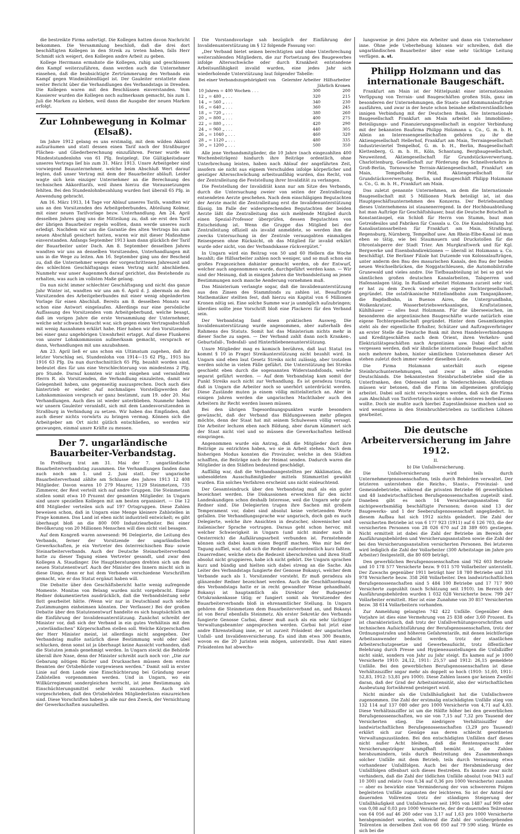die bestreikte Firma anfertigt. Die Kollegen hatten davon Nachricht bekommen. Die Versammlung beschloß, daß die drei dort beschäftigten Kollegen in den Streik zu treten haben, falls Herr Schmidt sich weigert, den Kollegen andre Arbeit zu geben.
Kollege Herrmann ermahnte die Kollegen, ruhig und geschlossen den Kampf weiterzuführen, dann werden auch die Unternehmer einsehen, daß die beabsichtigte Zertrümmerung des Verbands ein Kampf gegen Windmühlenflügel ist. Der Gauleiter erstattete dann weiter Bericht über die Verhandlungen des Verbandstags in Dresden. Die Kollegen waren mit den Beschlüssen einverstanden. Vom Kassierer wurden die Kollegen noch aufmerksam gemacht, bis zum 1. Juli die Marken zu kleben, weil dann die Ausgabe der neuen Marken erfolgt.
Zur Lohnbewegung in Kolmar (Elsaß).
Im Jahre 1912 gelang es uns erstmalig, mit dem wilden Akkord aufzuräumen und statt dessen einen Tarif nach der Straßburger Flächen- und Gliederberechnung einzuführen. Ferner wurde ein Mindeststundenlohn von 61 Pfg. festgelegt. Die Gültigkeitsdauer unseres Vertrags lief bis zum 31. März 1913. Unsre Arbeitgeber sind vorwiegend Bauunternehmer, welche beim Abschluß Wert darauf legten, daß unser Vertrag mit dem der Bauarbeiter abläuft. Leider wagte sich kein einziger Unternehmer an die Berechnung des technischen Akkordtarifs, weil ihnen hierzu die Voraussetzungen fehlten. Bei den Stundenlohnbezahlung wurden fast überall 65 Pfg. in Anwendung gebracht.
Am 16. März 1913, 14 Tage vor Ablauf unseres Tarifs, wandten wir uns an den Vorsitzenden des Arbeitgeberbundes, Abteilung Kolmar, mit einer neuen Tarifvorlage bezw. Unterhandlung. Am 24. April desselben Jahres ging uns die Mitteilung zu, daß sie erst den Tarif der übrigen Bauarbeiter regeln wollten, dann werde unseres auch erledigt. Nachdem wir uns die Garantie des alten Vertrags bis zum neuen Abschluß gesichert hatten, waren wir mit dieser Maßnahme einverstanden. Anfangs September 1913 kam dann glücklich der Tarif der Bauarbeiter unter Dach. Am 8. September desselben Jahres wandten wir uns an denselben Vorsitzenden, Unterhandlungen mit uns in die Wege zu leiten. Am 16. September ging uns der Bescheid zu, daß die Unternehmer wegen der vorgeschrittenen Jahreszeit und des schlechten Geschäftsgangs einen Vertrag nicht abschließen. Nunmehr war unser Augenmerk darauf gerichtet, das Bestehende zu erhalten, was auch im vollsten Maße gelang.
Da nun nicht immer schlechter Geschäftsgang und nicht das ganze Jahr Winter ist, wandten wir uns am 6. April d. J. abermals an den Vorsitzenden des Arbeitgeberbundes mit einer wenig abgeänderten Vorlage für einen Abschluß. Bereits am 8. desselben Monats war schon eine Antwort eingelaufen. Allerdings nur eine persönliche Auffassung des Vorsitzenden vom Arbeitgeberbund, welche besagt, daß im vorigen Jahre die erste Versammlung der Unternehmer, welche sehr schwach besucht war, sich gegen einen Vertragsabschluß mit wenig Ausnahmen erklärt habe. Hier haben wir den Vorsitzenden bei einer ganz ungehörigen Unwahrheit ertappt. Auf diese Flunkerei von unsrer Lohnkommission aufmerksam gemacht, versprach er dann, Verhandlungen mit uns anzubahnen.
Am 23. April ließ er uns schon ein Ultimatum zugehen, daß ihr letzter Vorschlag sei, Stundenlohn von 1914—15 62 Pfg., 1915 bis 1916 63 Pfg. Da nun durchschnittlich 65 Pfg. bezahlt worden sind, bedeutet dies für uns eine Verschlechterung von mindestens 2 Pfg. pro Stunde. Darauf konnten wir nicht eingehen und veranlaßten Herrn R. als Vorsitzenden, die Verhandlung einzuleiten, damit wir Gelegenheit haben, uns gegenseitig auszusprechen. Doch auch dies hintertrieb er wieder. Auf nochmaliges Vorstelligwerden der Lohnkommission versprach er ganz bestimmt, zum 19. oder 20. Mai Verhandlungen. Auch dies ist wieder unterblieben. Nunmehr haben wir unsern Gauleiter veranlaßt, sich mit dem Landesvorsitzenden in Straßburg in Verbindung zu setzen. Wir haben das Empfinden, daß auch dieser nichts vorwärts zu bringen vermag. Können sich die Arbeitgeber am Ort nicht gütlich entschließen, so werden wir gezwungen, einmal unsre Kräfte zu messen.
Der 7. ungarländische Bauarbeiter-Verbandstag.
In Preßburg trat am 31. Mai der 7. ungarländische Bauarbeiterverbandstag zusammen. Die Verhandlungen fanden dann auch noch am 1. und 2. Juni statt. Der ungarische Bauarbeiterverband zählte am Schlusse des Jahres 1913 12 408 Mitglieder. Davon waren 10 279 Maurer, 1129 Steinmetzen, 735 Zimmerer, der Rest verteilt sich auf andre Gruppen. Die Steinmetzen stellen somit etwa 10 Prozent der gesamten Mitglieder. In Ungarn sind unsre speziellen Kollegen mit am besten organisiert. — Die 12 408 Mitglieder verteilen sich auf 197 Ortsgruppen. Diese Zahlen beweisen schon, daß in Ungarn eine Menge kleinere Zahlstellen in Frage kommen. Das Land ist eben nicht industriell entwickelt; es gibt überhaupt bloß an die 800 000 Industriearbeiter. Bei einer Bevölkerung von 20 Millionen Menschen will dies nicht viel besagen.
Auf dem Kongreß waren anwesend: 96 Delegierte, die Leitung des Verbands, ferner der Vorsitzende der ungarländischen Gewerkschaften, je ein Vertreter des österreichischen Bau- sowie Steinarbeiterverbands. Auch der Deutsche Steinarbeiterverband hatte zu dieser Tagung einen Vertreter gesandt, und zwar den Kollegen A. Staudinger. Die Hauptberatungen drehten sich um den neuen Statutenentwurf. Auch der Minister des Innern mischt sich in diese Dinge, denn er hat dem Verbande verschiedene Vorschriften gemacht, wie er das Statut ergänzt haben will.
Die Debatte über den Geschäftsbericht hatte wenig aufregende Momente. Monitas von Belang wurden nicht vorgebracht. Einige Redner dokumentierten ausdrücklich, daß die Verbandsleitung sehr flott gearbeitet hätte. (Wenn wir nur in Deutschland auch solche Zustimmungen einheimsen könnten. Der Verfasser.) Bei der großen Debatte über den Statutenentwurf handelte es sich hauptsächlich um die Einführung der Invalidenunterstützung. Zunächst schreibt der Minister vor, daß sich der Verband in ein gutes Verhältnis mit den „vaterländischen“ Körperschaften stellen soll. Welche Körperschaften der Herr Minister meint, ist allerdings nicht angegeben. Der Verbandstag mußte natürlich diese Bestimmung wohl oder übel schlucken, denn sonst ist ja überhaupt keine Aussicht vorhanden, daß die Statuten jemals genehmigt werden. In Ungarn steckt die Behörde überall ihre Nase, denn der Minister schreibt auch noch vor: „Die zur Gebarung nötigen Bücher und Drucksachen müssen dem ersten Beamten der Ortsbehörde vorgewiesen werden.“ Damit soll in erster Linie auf dem Lande eine Einschüchterung bei Gründung neuer Zahlstellen vorgenommen werden. Und in Ungarn, wo ein Willkürregiment sondergleichen herrscht, ist jene Bestimmung als Einschüchterungsmittel sehr wohl anzusehen. Auch wird vorgeschrieben, daß den Ortsbehörden Mitgliederlisten einzureichen sind. Diese Vorschriften haben ja alle nur den Zweck, der Vernichtung der Gewerkschaften auszuhelfen.
Die Vorstandsvorlage sah bezüglich der Einführung der Invalidenunterstützung im § 12 folgende Fassung vor:
„Der Verband bietet seinen berechtigten und ohne Unterbrechung weiterzahlenden Mitgliedern, die zur Fortsetzung des Baugewerbes infolge Altersschwäche oder durch Krankheit entstandene Arbeitsunfähigkeit invalid wurden, eine jedes Jahr sich wiederholende Unterstützung laut folgender Tabelle:
| Bei einer Verbandszugehörigkeit von | Gelernter Arbeiter | Hilfsarbeiter |
| --- | --- | --- |
| | Jährlich Kronen | |
| 10 Jahren = 400 Wochen . . . | 300 | 200 |
| 12 „ = 480 „ . . . | 320 | 215 |
| 14 „ = 560 „ . . . | 340 | 230 |
| 16 „ = 640 „ . . . | 360 | 245 |
| 18 „ = 720 „ . . . | 380 | 260 |
| 20 „ = 800 „ . . . | 400 | 275 |
| 22 „ = 880 „ . . . | 420 | 290 |
| 24 „ = 960 „ . . . | 440 | 305 |
| 26 „ = 1040 „ . . . | 460 | 320 |
| 28 „ = 1120 „ . . . | 480 | 335 |
| 30 „ = 1200 „ . . . | 500 | 350 |
Alle jene Verbandsmitglieder, die 10 Jahre (nach eingezahlten 400 Wochenbeiträgen) hindurch ihre Beiträge ordentlich, ohne Unterbrechung leisten, haben nach Ablauf der angeführten Zeit, insofern sie nicht aus eignem Verschulden infolge körperlicher und geistiger Altersschwächung arbeitsunfähig wurden, das Recht, von der Zentralleitung die Feststellung ihrer Invalidität zu verlangen.
Die Feststellung der Invalidität kann nur am Sitze des Verbands, durch die Untersuchung zweier von seiten der Zentralleitung entsendeten Aerzte geschehen. Nach dem einschlägigen Begutachten der Aerzte macht die Zentralleitung erst die Invalidenunterstützung flüssig. Im Falle der widersprechenden Begutachten der beiden Aerzte läßt die Zentralleitung das sich meldende Mitglied durch einen Spezial-Professor überprüfen, dessen Begutachten von Entscheidung ist. Wenn die Gruppe das Mitglied bei der Zentralleitung offiziell als invalid anmeldete, so werden ihm die zwecks Untersuchung in der Zentrale verausgabten einmaligen Reisespesen ohne Rücksicht, ob das Mitglied für invalid erklärt wurde oder nicht, von der Verbandskasse rückvergütet.“
In Ungarn wird ein Beitrag von 50 und 60 Hellern die Woche bezahlt; die Hilfsarbeiter zahlen noch weniger, und so muß schon ein großes Fragezeichen dahinter gemacht werden, ob der Entwurf, welcher auch angenommen wurde, durchgeführt werden kann. — Wir sind der Meinung, daß in einigen Jahren die Verbandsleitung an jenen Bestimmungen noch manche Aenderung vornehmen muß.
Das Ministerium verlangte sogar, daß die Invalidenunterstützung aus den Zinsen des Stammfonds zu zahlen ist. Beauftragte Mathematiker stellten fest, daß hierzu ein Kapital von 6 Millionen Kronen nötig sei. Eine solche Summe war ja unmöglich aufzubringen; überdies sollte jene Vorschrift bloß eine Plackerei für den Verband sein.
Der Verbandstag fand einen praktischen Ausweg. Die Invalidenunterstützung wurde angenommen, aber außerhalb des Rahmens des Statuts. Somit hat das Ministerium nichts mehr in dieser Sache zu sagen. — Der Verband zahlt dann noch Kranken-, Geburtsfall-, Todesfall- und Hinterbliebenenunterstützung.
Unsre Mitglieder mag es komisch berühren, daß laut Statut (es kommt § 10 in Frage) Streikunterstützung nicht bezahlt wird. In Ungarn sind eben laut Gesetz Streiks nicht zulässig, aber trotzdem werden solche in vielen Fälle geführt. Die Unterstützung bei Streiks geschieht eben durch die sogenannten Widerstandsfonds, welche separat geführt werden. — Auf dem Verbandstag kam somit der Punkt Streiks auch nicht zur Verhandlung. Es ist geradezu traurig, daß in Ungarn die Arbeiter noch so unerhört unterdrückt werden. Diese Zustände muten ja einem völlig mittelalterlich an. Aber in einigen Jahren werden die ungarischen Machthaber auch den Arbeitern ihr Recht werden lassen müssen.
Bei den übrigen Tagesordnungspunkten wurde besonders gewünscht, daß der Verband das Bildungswesen mehr pflegen möchte, denn der Staat hat mit seinem Schulwesen völlig versagt. Die Arbeiter lechzen eben nach Bildung, aber darum kümmert sich der Staat nicht viel und so müssen die Gewerkschaften helfend einspringen.
Angenommen wurde ein Antrag, daß die Mitglieder dort ihre Beiträge zu entrichten haben, wo sie in Arbeit stehen. Nach dem bisherigen Modus konnten die Provinzler, welche in den Städten schafften, die Beiträge nach der Heimat senden. Dadurch waren die Mitglieder in den Städten bedeutend geschädigt.
Auffällig war, daß die Verbandsangestellten per Akklimation, die unbesoldeten Ausschußmitglieder mittels Stimmzettel gewählt wurden. Ein solches Verfahren erscheint uns nicht einleuchtend.
Der Gesamteindruck über den Verbandstag muß als ein guter bezeichnet werden. Die Diskussionen erweckten für den nicht Landeskundigen schon deshalb Interesse, weil die Ungarn sehr gute Redner sind. Die Delegierten trugen ihre Sachen mit großem Temperament vor, dabei sind absolut keine verletzenden Worte gefallen. Die Verhandlungssprache war ungarisch, doch gab es auch Delegierte, welche ihre Ansichten in deutscher, slowenischer und italienischer Sprache vortrugen. Daraus geht schon hervor, mit welcher Schwierigkeit in Ungarn (und nicht minder auch in Oesterreich) die Aufklärungsarbeit verbunden ist. Fernstehende können sich dabei kaum einen Begriff machen. Was mir bei der Tagung auffiel, war, daß sich die Redner außerordentlich kurz faßten. Dauerredner, welche stets die Redezeit überschreiten und ihren Stoff absolut nicht gruppieren, habe ich nicht gehört. Die Ungarn sprachen kurz und bündig und hielten sich dabei streng an die Sache. Als Leiter des Verbandstags fungierte der Genosse Bokanyi, welcher dem Verbande auch als 1. Vorsitzender vorsteht. Er muß geradezu als glänzender Redner bezeichnet werden. Auch die Geschäftsordnung des Verbandstags hatte er in recht gewandter Weise gehandhabt. Bokanyi ist hauptamtlich als Direktor der Budapester Ortskrankenkasse tätig; er fungiert somit als Vorsitzender des Bauarbeiterverbands bloß in ehrenamtlicher Stellung. In Ungarn gehören die Steinmetzen dem Bauarbeiterverband an, und Bokanyi ist von Beruf ebenfalls Steinmetz. Als erster Sekretär des Verbands fungierte Genosse Carbai, dieser muß auch als ein sehr tüchtiger Verwaltungsbeamter angesprochen werden. Carbai hat jetzt eine andre Ehrenstellung inne, er ist zurzeit Präsident der ungarischen Unfall- und Invalidenversicherung. Es sind ihm etwa 300 Beamte, wovon es die 20 Juristen sein mögen, unterstellt. Das Amt eines Präsidenten hat abwechs-
lungsweise je drei Jahre ein Arbeiter und dann ein Unternehmer inne. Ohne jede Ueberhebung können wir schreiben, daß die ungarländischen Bauarbeiter über eine sehr tüchtige Leitung verfügen. a. st.
Philipp Holzmann und das internationale Baugeschäft.
Frankfurt am Main ist der Mittelpunkt einer internationalen Verfippung von Terrain- und Baugeschäften großen Stils, ganz im besonderen der Unternehmungen, die Staats- und Kommunalaufträge ausführen, und zwar in der heute schon beinahe selbstverständlichen innigen Verbindung mit der Deutschen Bank. Die Internationale Baugesellschaft Frankfurt am Main arbeitet als Immobilien-, Beteiligungs- und Finanzierungsgesellschaft in engster Verbindung mit der bekannten Baufirma Philipp Holzmann u. Co., G. m. b. H. Allein an Interessengesellschaften gehören zu ihr die Aktiengesellschaft Hellerhof, Frankfurt am Main, Terraingesellschaft Industrieviertel Tempelhof, G. m. b. H., Berlin, Baugesellschaft Klettenberg, G. m. b. H., Köln, Schantung, Bergbaugesellschaft, Neuweitend, Aktiengesellschaft für Grundstücksverwertung, Charlottenburg, Gesellschaft zur Förderung des Schnellverkehrs in Groß-Berlin, Tornowsche Terrain-Aktiengesellschaft, Frankfurt am Main, Tempelhofer Feld, Aktiengesellschaft für Grundstücksverwertung, Berlin, und Baugeschäft Philipp Holzmann u. Co., G. m. b. H., Frankfurt am Main.
Das zuletzt genannte Unternehmen, an dem die Internationale Baugesellschaft mit 5 Millionen Mark beteiligt ist, ist das Hauptgeschäftsunternehmen des Konzerns. Der Betriebsumfang dieses Unternehmens ist staunenerregend. In der Hochbauabteilung hat man Aufträge für Geschäftshäuser, baut die Deutsche Botschaft in Konstantinopel, ein Schloß für Herrn von Stumm, baut man Getreidesilos und Fabriken für Cassala u. Co. Die Kanalabteilung hat Kanalisationsarbeiten für Frankfurt am Main, Straßburg, Regensburg, Nürnberg, Tempelhof usw. Am Rhein-Elbe-Kanal ist man eben so tätig, wie bei Staumauern und Druckstollen für die Dhrontalsperre der Stadt Trier. Am Murgkraftwerk und für Kgl. Bergwerke und Eisenbahndirektionen — überall ist Holzmann u. Co. beschäftigt. Die Berliner Filiale hat Dutzende von Kolossalaufträgen, unter anderm den Bau des masurischen Kanals, den Bau der beiden neuen Weichselbrücken, die Noggatschleusen, die Automobilstraße Grunewald und vieles andre. Die Tiefbauabteilung ist bei so gut wie sämtlichen großen deutschen Kanalarbeiten, Talsperren und Hafenanlagen tätig. In Rußland arbeitet Holzmann zurzeit sehr viel, er hat zu dem Zweck wieder eine eigene Tochtergesellschaft gegründet. Die ostafrikanische Mittellandbahn zum Tanganjikasee, die Bagdadbahn, in Buenos Aires, die Untergrundbahn, Wolkenkratzer, Wasserbetriebswerksanlagen, Kraftstationen, Kühlhäuser — alles baut Holzmann. Für die überseeischen, im besonderen die argentinischen Baugeschäfte wurde natürlich eine eigene Tochtergesellschaft gegründet. Hinter dem Gesamtkomplex steht als der eigentliche Erhalter, Schützer und Auftragsverbringer an erster Stelle die Deutsche Bank mit ihren Handelsverbindungen und Kreditgeschäften nach dem Orient, ihren Verkehrs- und Elektrizitätsgeschäften nach Argentinien usw. Dabei darf nicht vergessen werden, daß wir ähnliche internationale Baugesellschaften noch mehrere haben, hinter sämtlichen Unternehmen dieser Art stehen zuletzt doch immer wieder dieselben Leute.
Die Firma Holzmann unterhält auch eigene Steinbruchunternehmungen, und zwar in allen Gegenden Deutschlands. Die bekanntesten Steinbruchsbetriebe sind die in Unterfranken, den Odenwald und in Niederschlesien. Allerdings müssen wir betonen, daß die Firma im allgemeinen großzügig arbeitet. Dabei soll nicht verschwiegen werden, daß sich die Firma zum Abschluß von Tarifverträgen nicht so ohne weiteres herbeilassen wollte. Doch sie mußte auch hierbei Zugeständnisse machen und so wird wenigstens in den Steinbruchbetrieben zu tariflichen Löhnen gearbeitet.
Die deutsche Arbeiterversicherung im Jahre 1912.
II.
b) Die Unfallversicherung.
Die Unfallversicherung wird teils durch Unternehmergenossenschaften, teils durch Behörden verwaltet. Der letzteren unterstehen die Reichs-, Staats-, Provinzial- und Gemeindebetriebe, während die privaten Betriebe 66 gewerblichen und 48 landwirtschaftlichen Berufsgenossenschaften zugeteilt sind. Daneben gibt es noch 14 Versicherungsanstalten für nichtgewerbsmäßig beschäftigte Personen; davon sind 13 der Baugewerks- und 1 der Seeberufsgenossenschaft angegliedert. In diesem Aufbau hat sich 1912 nichts geändert. Die Zahl der versicherten Betriebe ist von 6 177 923 (1911) auf 6 126 703, die der versicherten Personen von 28 026 670 auf 28 389 605 gestiegen. Nicht ermittelt ist dabei die Zahl der Betriebe im Bereich der Ausführungsbehörden und Versicherungsanstalten sowie die Zahl der bei den Versicherungsanstalten versicherten Personen. Bei letzteren wird lediglich die Zahl der Vollarbeiter (300 Arbeitstage im Jahre pro Arbeiter) festgestellt, die 80 609 beträgt.
Den gewerblichen Berufsgenossenschaften sind 762 603 Betriebe und 10 178 577 Versicherte bezw. 9 011 570 Vollarbeiter unterstellt. Der Zuwachs gegenüber 1911 beträgt hier 18 780 Betriebe und 331 978 Versicherte bezw. 358 268 Vollarbeiter. Den landwirtschaftlichen Berufsgenossenschaften sind 5 484 100 Betriebe und 17 717 900 Versicherte zugezählt (nach Schätzung seit 1910). Im Bereich der Ausführungsbehörden wurden 1 032 028 Versicherte bezw. 799 247 Vollarbeiter ermittelt. Hier ist eine Zunahme von 30 857 Versicherten bezw. 38 614 Vollarbeitern vorhanden.
Zur Anmeldung gelangten 742 422 Unfälle. Gegenüber dem Vorjahre ist dies eine Vermehrung von 25 838 oder 3,60 Prozent. Es ist charakteristisch, daß trotz der Unfallverhütungsvorschriften und technischen Aufsichtsführung der Berufsgenossenschaften, trotz der Ordnungsstrafen und höheren Gefahrentarife, mit denen leichtfertige Arbeitsanwender bedacht werden, trotz der staatlichen Arbeiterschutzgesetze und Gewerbeaufsicht, trotz öffentlicher Belehrung durch Presse und Hygieneausstellungen die Unfallziffer nicht sinkt, sondern von Jahr zu Jahr steigt. Es kamen auf je 1000 Versicherte 1910: 24,12, 1911: 25,57 und 1912: 26,15 gemeldete Unfälle. Bei den gewerblichen Berufsgenossenschaften ist diese Verhältnisziffer sogar mehr als doppelt so hoch (1910: 51,60, 1911: 52,83, 1912: 53,81 pro 1000). Diese Zahlen lassen gar keinen Zweifel daran, daß der Grad der Arbeitsintensität, also der wirtschaftlichen Ausbeutung fortwährend gesteigert wird.
Nicht minder als die Unfallhäufigkeit hat die Unfallschwere zugenommen. Die Zahl der erstmalig entschädigten Unfälle stieg von 132 114 auf 137 080 oder pro 1000 Versicherte von 4,71 auf 4,83. Diese Verhältnisziffer ist um die Hälfte höher bei den gewerblichen Berufsgenossenschaften, wo sie von 7,15 auf 7,32 pro Tausend der Versicherten stieg. Die niedrigere Verhältnisziffer der landwirtschaftlichen Berufsgenossenschaften (3,29 pro Tausend) erklärt sich zur Genüge aus deren schlecht geordneten Verwaltungszuständen. Bei den entschädigten Unfällen darf dieses nicht außer Acht bleiben, daß die Rentensparsucht der Versicherungsträger krampfhaft bemüht ist, die Zahlen herabzumindern, teils durch Bestreitung des Zusammenhangs solcher Unfälle mit dem Betrieb, teils durch Verneinung etwa vorhandener Unfallfolgen. Auch bei der Herabminderung der Unfallfolgen offenbart sich dieses Bestreben. Es konnte zwar nicht verhindern, daß die Zahl der tödlichen Unfälle absolut (von 9413 auf 10 300) und relativ (von 0,34 auf 0,36 pro 1000 Versicherte) zunahm — aber es bewirkte eine Verminderung der von schwereren Folgen begleiteten Unfälle zugunsten der leichteren. So ist der Anteil der dauernden Vollrenten trotz der ständigen Steigerung der Unfallhäufigkeit und Unfallschwere seit 1905 von 1487 auf 909 oder von 0,08 auf 0,03 pro 1000 Versicherte, der der dauernden Teilrenten von 64 056 auf 46 260 oder von 3,17 auf 1,63 pro 1000 Versicherte herabgemindert worden, während die Zahl der vorübergehenden Teilrenten in derselben Zeit von 66 050 auf 79 590 stieg. Würde es sich bei die